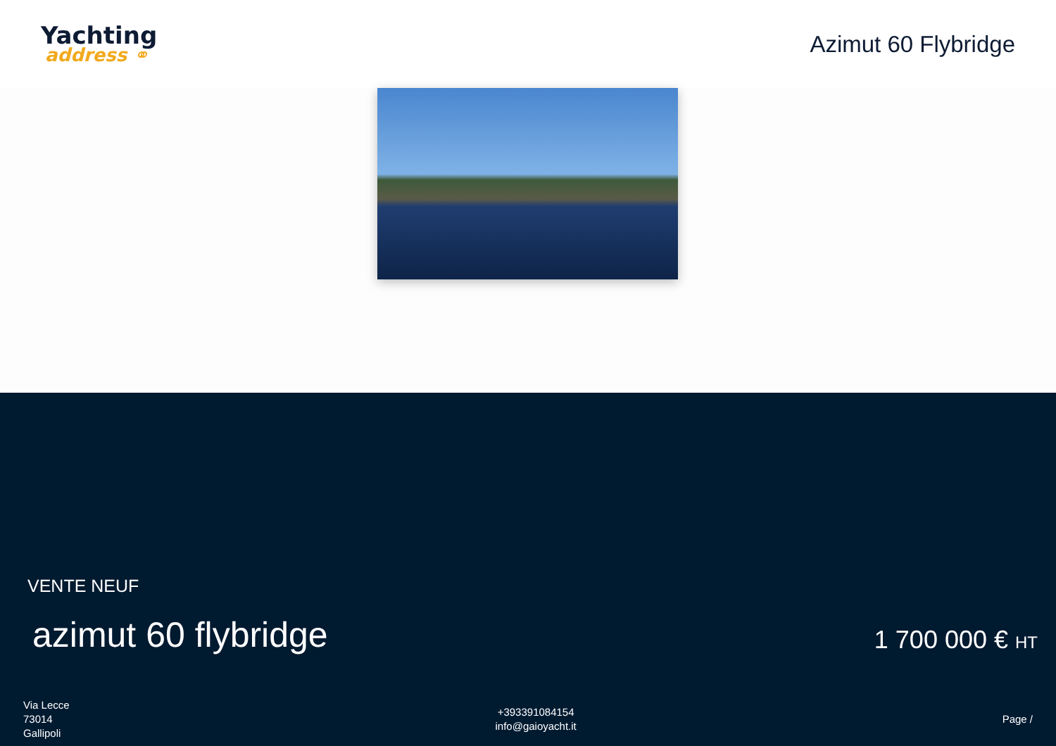Yachting
address ⚭
Azimut 60 Flybridge
VENTE NEUF
azimut 60 flybridge 1 700 000 € HT
Via Lecce
73014
Gallipoli
+393391084154
info@gaioyacht.it
Page /